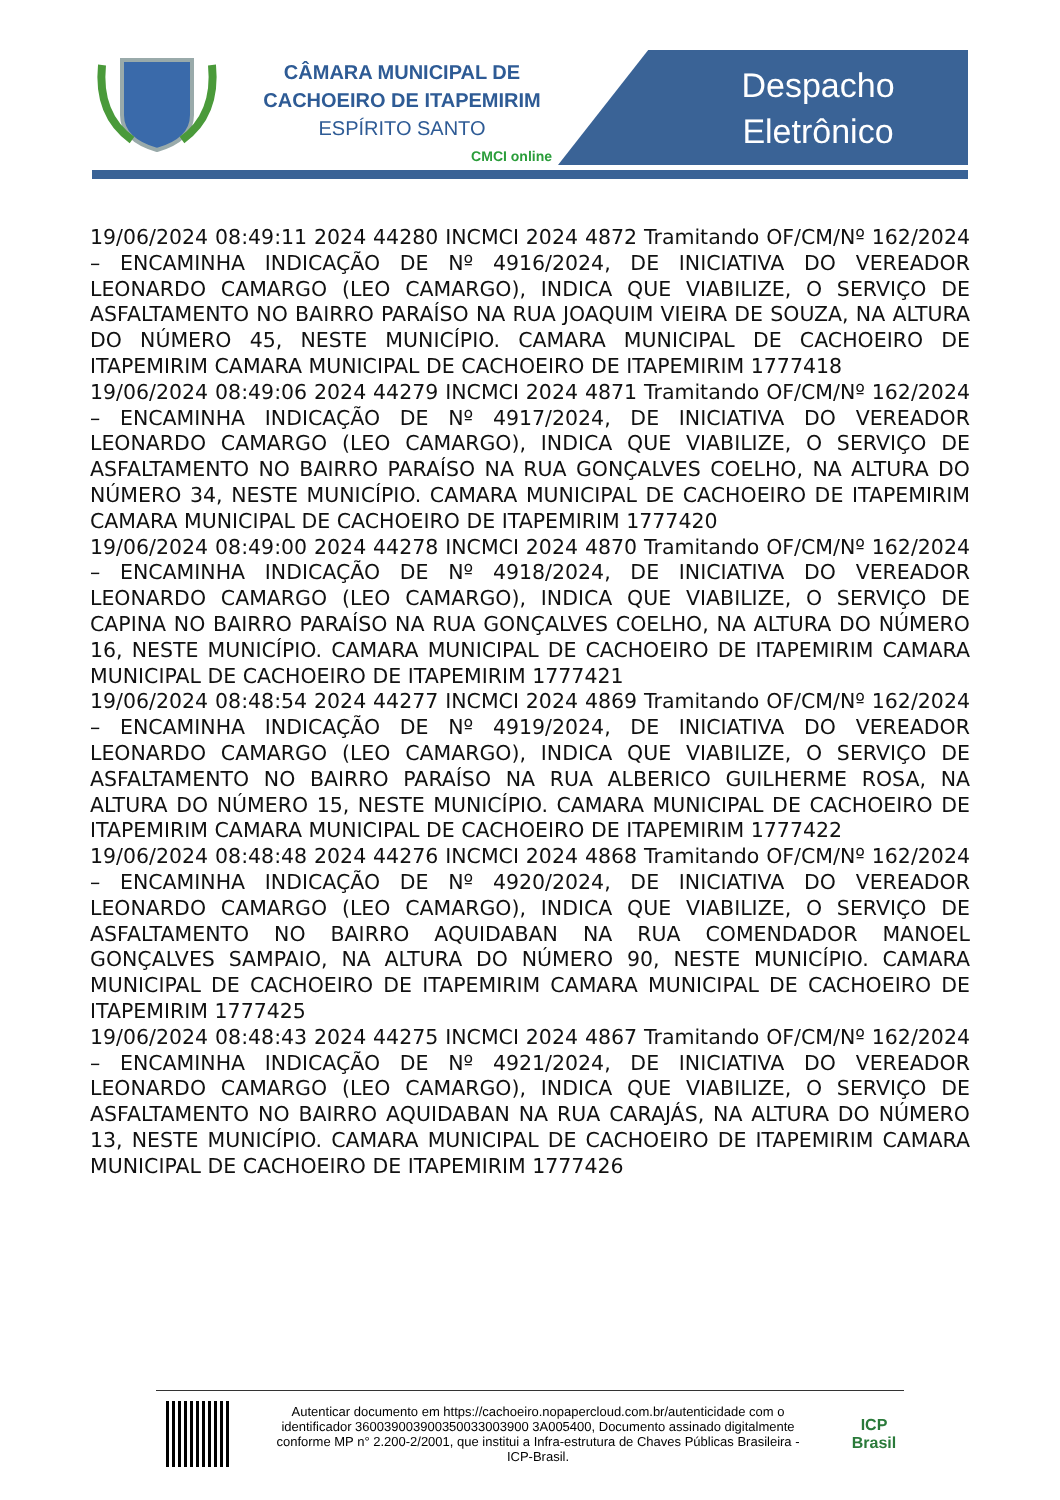CÂMARA MUNICIPAL DE
CACHOEIRO DE ITAPEMIRIM
ESPÍRITO SANTO
CMCI online
Despacho
Eletrônico
19/06/2024 08:49:11 2024 44280 INCMCI 2024 4872 Tramitando OF/CM/Nº 162/2024 – ENCAMINHA INDICAÇÃO DE Nº 4916/2024, DE INICIATIVA DO VEREADOR LEONARDO CAMARGO (LEO CAMARGO), INDICA QUE VIABILIZE, O SERVIÇO DE ASFALTAMENTO NO BAIRRO PARAÍSO NA RUA JOAQUIM VIEIRA DE SOUZA, NA ALTURA DO NÚMERO 45, NESTE MUNICÍPIO. CAMARA MUNICIPAL DE CACHOEIRO DE ITAPEMIRIM CAMARA MUNICIPAL DE CACHOEIRO DE ITAPEMIRIM 1777418
19/06/2024 08:49:06 2024 44279 INCMCI 2024 4871 Tramitando OF/CM/Nº 162/2024 – ENCAMINHA INDICAÇÃO DE Nº 4917/2024, DE INICIATIVA DO VEREADOR LEONARDO CAMARGO (LEO CAMARGO), INDICA QUE VIABILIZE, O SERVIÇO DE ASFALTAMENTO NO BAIRRO PARAÍSO NA RUA GONÇALVES COELHO, NA ALTURA DO NÚMERO 34, NESTE MUNICÍPIO. CAMARA MUNICIPAL DE CACHOEIRO DE ITAPEMIRIM CAMARA MUNICIPAL DE CACHOEIRO DE ITAPEMIRIM 1777420
19/06/2024 08:49:00 2024 44278 INCMCI 2024 4870 Tramitando OF/CM/Nº 162/2024 – ENCAMINHA INDICAÇÃO DE Nº 4918/2024, DE INICIATIVA DO VEREADOR LEONARDO CAMARGO (LEO CAMARGO), INDICA QUE VIABILIZE, O SERVIÇO DE CAPINA NO BAIRRO PARAÍSO NA RUA GONÇALVES COELHO, NA ALTURA DO NÚMERO 16, NESTE MUNICÍPIO. CAMARA MUNICIPAL DE CACHOEIRO DE ITAPEMIRIM CAMARA MUNICIPAL DE CACHOEIRO DE ITAPEMIRIM 1777421
19/06/2024 08:48:54 2024 44277 INCMCI 2024 4869 Tramitando OF/CM/Nº 162/2024 – ENCAMINHA INDICAÇÃO DE Nº 4919/2024, DE INICIATIVA DO VEREADOR LEONARDO CAMARGO (LEO CAMARGO), INDICA QUE VIABILIZE, O SERVIÇO DE ASFALTAMENTO NO BAIRRO PARAÍSO NA RUA ALBERICO GUILHERME ROSA, NA ALTURA DO NÚMERO 15, NESTE MUNICÍPIO. CAMARA MUNICIPAL DE CACHOEIRO DE ITAPEMIRIM CAMARA MUNICIPAL DE CACHOEIRO DE ITAPEMIRIM 1777422
19/06/2024 08:48:48 2024 44276 INCMCI 2024 4868 Tramitando OF/CM/Nº 162/2024 – ENCAMINHA INDICAÇÃO DE Nº 4920/2024, DE INICIATIVA DO VEREADOR LEONARDO CAMARGO (LEO CAMARGO), INDICA QUE VIABILIZE, O SERVIÇO DE ASFALTAMENTO NO BAIRRO AQUIDABAN NA RUA COMENDADOR MANOEL GONÇALVES SAMPAIO, NA ALTURA DO NÚMERO 90, NESTE MUNICÍPIO. CAMARA MUNICIPAL DE CACHOEIRO DE ITAPEMIRIM CAMARA MUNICIPAL DE CACHOEIRO DE ITAPEMIRIM 1777425
19/06/2024 08:48:43 2024 44275 INCMCI 2024 4867 Tramitando OF/CM/Nº 162/2024 – ENCAMINHA INDICAÇÃO DE Nº 4921/2024, DE INICIATIVA DO VEREADOR LEONARDO CAMARGO (LEO CAMARGO), INDICA QUE VIABILIZE, O SERVIÇO DE ASFALTAMENTO NO BAIRRO AQUIDABAN NA RUA CARAJÁS, NA ALTURA DO NÚMERO 13, NESTE MUNICÍPIO. CAMARA MUNICIPAL DE CACHOEIRO DE ITAPEMIRIM CAMARA MUNICIPAL DE CACHOEIRO DE ITAPEMIRIM 1777426
Autenticar documento em https://cachoeiro.nopapercloud.com.br/autenticidade com o identificador 360039003900350033003900 3A005400, Documento assinado digitalmente conforme MP n° 2.200-2/2001, que institui a Infra-estrutura de Chaves Públicas Brasileira - ICP-Brasil.
ICP
Brasil